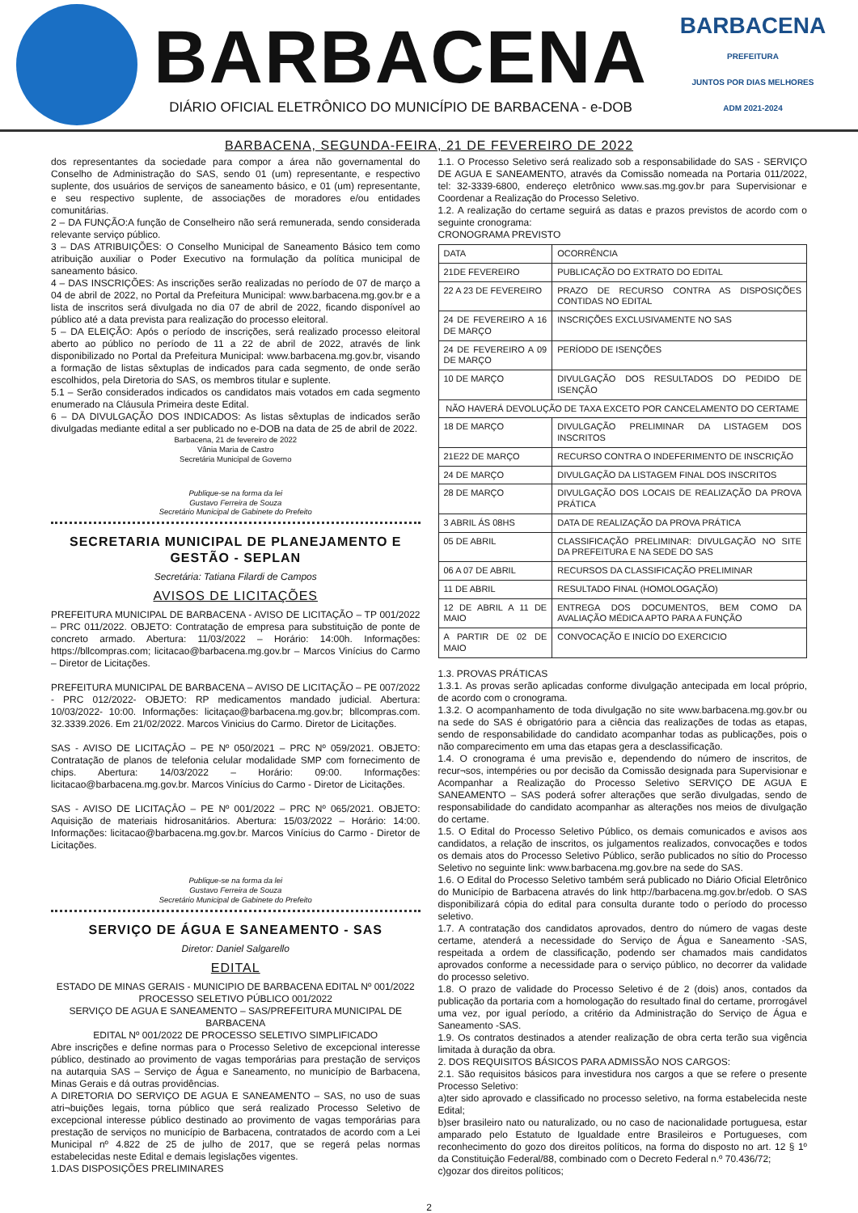BARBACENA
DIÁRIO OFICIAL ELETRÔNICO DO MUNICÍPIO DE BARBACENA - e-DOB
BARBACENA
PREFEITURA
JUNTOS POR DIAS MELHORES
ADM 2021-2024
BARBACENA, SEGUNDA-FEIRA, 21 DE FEVEREIRO DE 2022
dos representantes da sociedade para compor a área não governamental do Conselho de Administração do SAS, sendo 01 (um) representante, e respectivo suplente, dos usuários de serviços de saneamento básico, e 01 (um) representante, e seu respectivo suplente, de associações de moradores e/ou entidades comunitárias.
2 – DA FUNÇÃO:A função de Conselheiro não será remunerada, sendo considerada relevante serviço público.
3 – DAS ATRIBUIÇÕES: O Conselho Municipal de Saneamento Básico tem como atribuição auxiliar o Poder Executivo na formulação da política municipal de saneamento básico.
4 – DAS INSCRIÇÕES: As inscrições serão realizadas no período de 07 de março a 04 de abril de 2022, no Portal da Prefeitura Municipal: www.barbacena.mg.gov.br e a lista de inscritos será divulgada no dia 07 de abril de 2022, ficando disponível ao público até a data prevista para realização do processo eleitoral.
5 – DA ELEIÇÃO: Após o período de inscrições, será realizado processo eleitoral aberto ao público no período de 11 a 22 de abril de 2022, através de link disponibilizado no Portal da Prefeitura Municipal: www.barbacena.mg.gov.br, visando a formação de listas sêxtuplas de indicados para cada segmento, de onde serão escolhidos, pela Diretoria do SAS, os membros titular e suplente.
5.1 – Serão considerados indicados os candidatos mais votados em cada segmento enumerado na Cláusula Primeira deste Edital.
6 – DA DIVULGAÇÃO DOS INDICADOS: As listas sêxtuplas de indicados serão divulgadas mediante edital a ser publicado no e-DOB na data de 25 de abril de 2022.
Barbacena, 21 de fevereiro de 2022
Vânia Maria de Castro
Secretária Municipal de Governo
Publique-se na forma da lei
Gustavo Ferreira de Souza
Secretário Municipal de Gabinete do Prefeito
SECRETARIA MUNICIPAL DE PLANEJAMENTO E GESTÃO - SEPLAN
Secretária: Tatiana Filardi de Campos
AVISOS DE LICITAÇÕES
PREFEITURA MUNICIPAL DE BARBACENA - AVISO DE LICITAÇÃO – TP 001/2022 – PRC 011/2022. OBJETO: Contratação de empresa para substituição de ponte de concreto armado. Abertura: 11/03/2022 – Horário: 14:00h. Informações: https://bllcompras.com; licitacao@barbacena.mg.gov.br – Marcos Vinícius do Carmo – Diretor de Licitações.
PREFEITURA MUNICIPAL DE BARBACENA – AVISO DE LICITAÇÃO – PE 007/2022 - PRC 012/2022- OBJETO: RP medicamentos mandado judicial. Abertura: 10/03/2022- 10:00. Informações: licitaçao@barbacena.mg.gov.br; bllcompras.com. 32.3339.2026. Em 21/02/2022. Marcos Vinicius do Carmo. Diretor de Licitações.
SAS - AVISO DE LICITAÇÂO – PE Nº 050/2021 – PRC Nº 059/2021. OBJETO: Contratação de planos de telefonia celular modalidade SMP com fornecimento de chips. Abertura: 14/03/2022 – Horário: 09:00. Informações: licitacao@barbacena.mg.gov.br. Marcos Vinícius do Carmo - Diretor de Licitações.
SAS - AVISO DE LICITAÇÂO – PE Nº 001/2022 – PRC Nº 065/2021. OBJETO: Aquisição de materiais hidrosanitários. Abertura: 15/03/2022 – Horário: 14:00. Informações: licitacao@barbacena.mg.gov.br. Marcos Vinícius do Carmo - Diretor de Licitações.
Publique-se na forma da lei
Gustavo Ferreira de Souza
Secretário Municipal de Gabinete do Prefeito
SERVIÇO DE ÁGUA E SANEAMENTO - SAS
Diretor: Daniel Salgarello
EDITAL
ESTADO DE MINAS GERAIS - MUNICIPIO DE BARBACENA EDITAL Nº 001/2022
PROCESSO SELETIVO PÚBLICO 001/2022
SERVIÇO DE AGUA E SANEAMENTO – SAS/PREFEITURA MUNICIPAL DE BARBACENA
EDITAL Nº 001/2022 DE PROCESSO SELETIVO SIMPLIFICADO
Abre inscrições e define normas para o Processo Seletivo de excepcional interesse público, destinado ao provimento de vagas temporárias para prestação de serviços na autarquia SAS – Serviço de Água e Saneamento, no município de Barbacena, Minas Gerais e dá outras providências.
A DIRETORIA DO SERVIÇO DE AGUA E SANEAMENTO – SAS, no uso de suas atri¬buições legais, torna público que será realizado Processo Seletivo de excepcional interesse público destinado ao provimento de vagas temporárias para prestação de serviços no município de Barbacena, contratados de acordo com a Lei Municipal nº 4.822 de 25 de julho de 2017, que se regerá pelas normas estabelecidas neste Edital e demais legislações vigentes.
1.DAS DISPOSIÇÕES PRELIMINARES
1.1. O Processo Seletivo será realizado sob a responsabilidade do SAS - SERVIÇO DE AGUA E SANEAMENTO, através da Comissão nomeada na Portaria 011/2022, tel: 32-3339-6800, endereço eletrônico www.sas.mg.gov.br para Supervisionar e Coordenar a Realização do Processo Seletivo.
1.2. A realização do certame seguirá as datas e prazos previstos de acordo com o seguinte cronograma:
CRONOGRAMA PREVISTO
| DATA | OCORRÊNCIA |
| 21DE FEVEREIRO | PUBLICAÇÃO DO EXTRATO DO EDITAL |
| 22 A 23 DE FEVEREIRO | PRAZO DE RECURSO CONTRA AS DISPOSIÇÕES CONTIDAS NO EDITAL |
| 24 DE FEVEREIRO A 16 DE MARÇO | INSCRIÇÕES EXCLUSIVAMENTE NO SAS |
| 24 DE FEVEREIRO A 09 DE MARÇO | PERÍODO DE ISENÇÕES |
| 10 DE MARÇO | DIVULGAÇÃO DOS RESULTADOS DO PEDIDO DE ISENÇÃO |
| NÃO HAVERÁ DEVOLUÇÃO DE TAXA EXCETO POR CANCELAMENTO DO CERTAME | |
| 18 DE MARÇO | DIVULGAÇÃO PRELIMINAR DA LISTAGEM DOS INSCRITOS |
| 21E22 DE MARÇO | RECURSO CONTRA O INDEFERIMENTO DE INSCRIÇÃO |
| 24 DE MARÇO | DIVULGAÇÃO DA LISTAGEM FINAL DOS INSCRITOS |
| 28 DE MARÇO | DIVULGAÇÃO DOS LOCAIS DE REALIZAÇÃO DA PROVA PRÁTICA |
| 3 ABRIL ÁS 08HS | DATA DE REALIZAÇÃO DA PROVA PRÁTICA |
| 05 DE ABRIL | CLASSIFICAÇÃO PRELIMINAR: DIVULGAÇÃO NO SITE DA PREFEITURA E NA SEDE DO SAS |
| 06 A 07 DE ABRIL | RECURSOS DA CLASSIFICAÇÃO PRELIMINAR |
| 11 DE ABRIL | RESULTADO FINAL (HOMOLOGAÇÃO) |
| 12 DE ABRIL A 11 DE MAIO | ENTREGA DOS DOCUMENTOS, BEM COMO DA AVALIAÇÃO MÉDICA APTO PARA A FUNÇÃO |
| A PARTIR DE 02 DE MAIO | CONVOCAÇÃO E INICÍO DO EXERCICIO |
1.3. PROVAS PRÁTICAS
1.3.1. As provas serão aplicadas conforme divulgação antecipada em local próprio, de acordo com o cronograma.
1.3.2. O acompanhamento de toda divulgação no site www.barbacena.mg.gov.br ou na sede do SAS é obrigatório para a ciência das realizações de todas as etapas, sendo de responsabilidade do candidato acompanhar todas as publicações, pois o não comparecimento em uma das etapas gera a desclassificação.
1.4. O cronograma é uma previsão e, dependendo do número de inscritos, de recur¬sos, intempéries ou por decisão da Comissão designada para Supervisionar e Acompanhar a Realização do Processo Seletivo SERVIÇO DE AGUA E SANEAMENTO – SAS poderá sofrer alterações que serão divulgadas, sendo de responsabilidade do candidato acompanhar as alterações nos meios de divulgação do certame.
1.5. O Edital do Processo Seletivo Público, os demais comunicados e avisos aos candidatos, a relação de inscritos, os julgamentos realizados, convocações e todos os demais atos do Processo Seletivo Público, serão publicados no sítio do Processo Seletivo no seguinte link: www.barbacena.mg.gov.bre na sede do SAS.
1.6. O Edital do Processo Seletivo também será publicado no Diário Oficial Eletrônico do Município de Barbacena através do link http://barbacena.mg.gov.br/edob. O SAS disponibilizará cópia do edital para consulta durante todo o período do processo seletivo.
1.7. A contratação dos candidatos aprovados, dentro do número de vagas deste certame, atenderá a necessidade do Serviço de Água e Saneamento -SAS, respeitada a ordem de classificação, podendo ser chamados mais candidatos aprovados conforme a necessidade para o serviço público, no decorrer da validade do processo seletivo.
1.8. O prazo de validade do Processo Seletivo é de 2 (dois) anos, contados da publicação da portaria com a homologação do resultado final do certame, prorrogável uma vez, por igual período, a critério da Administração do Serviço de Água e Saneamento -SAS.
1.9. Os contratos destinados a atender realização de obra certa terão sua vigência limitada à duração da obra.
2. DOS REQUISITOS BÁSICOS PARA ADMISSÃO NOS CARGOS:
2.1. São requisitos básicos para investidura nos cargos a que se refere o presente Processo Seletivo:
a)ter sido aprovado e classificado no processo seletivo, na forma estabelecida neste Edital;
b)ser brasileiro nato ou naturalizado, ou no caso de nacionalidade portuguesa, estar amparado pelo Estatuto de Igualdade entre Brasileiros e Portugueses, com reconhecimento do gozo dos direitos políticos, na forma do disposto no art. 12 § 1º da Constituição Federal/88, combinado com o Decreto Federal n.º 70.436/72;
c)gozar dos direitos políticos;
2